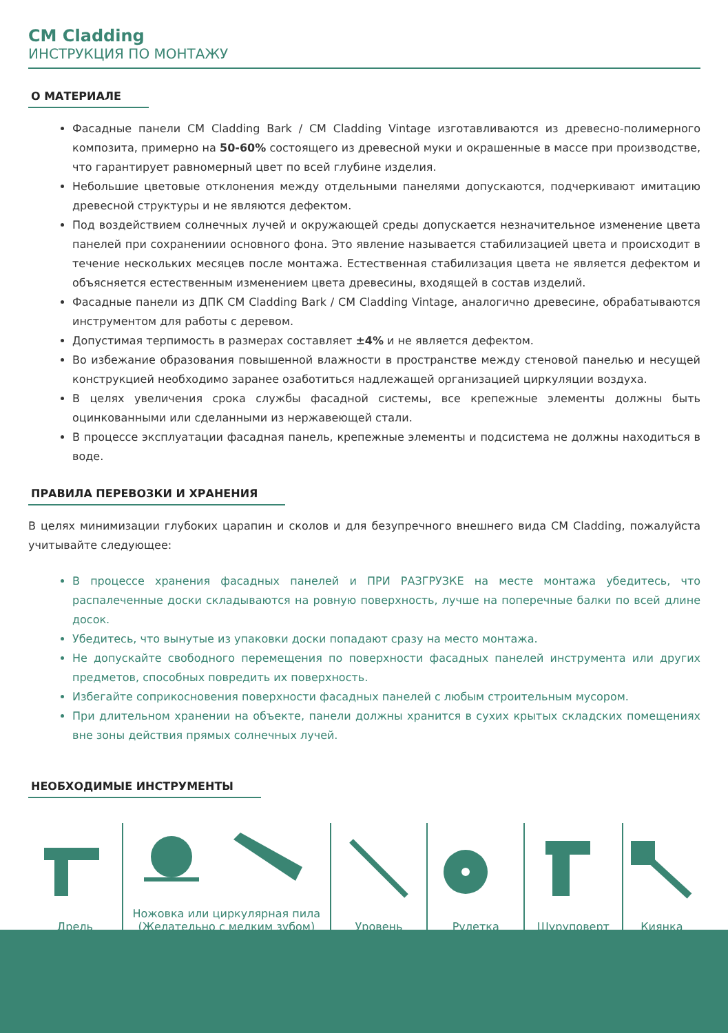CM Cladding
ИНСТРУКЦИЯ ПО МОНТАЖУ
О МАТЕРИАЛЕ
Фасадные панели CM Cladding Bark / CM Cladding Vintage изготавливаются из древесно-полимерного компози­та, примерно на 50-60% состоящего из древесной муки и окрашенные в массе при производстве, что гаранти­рует равномерный цвет по всей глубине изделия.
Небольшие цветовые отклонения между отдельными панелями допускаются, подчеркивают имитацию дре­весной структуры и не являются дефектом.
Под воздействием солнечных лучей и окружающей среды допускается незначительное изменение цвета панелей при сохранениии основного фона. Это явление называется стабилизацией цвета и происходит в течение нескольких месяцев после монтажа. Естественная стабилизация цвета не является дефектом и объяс­няется естественным изменением цвета древесины, входящей в состав изделий.
Фасадные панели из ДПК CM Cladding Bark / CM Cladding Vintage, аналогично древесине, обрабатываются инструментом для работы с деревом.
Допустимая терпимость в размерах составляет ±4% и не является дефектом.
Во избежание образования повышенной влажности в пространстве между стеновой панелью и несущей кон­струкцией необходимо заранее озаботиться надлежащей организацией циркуляции воздуха.
В целях увеличения срока службы фасадной системы, все крепежные элементы должны быть оцинкованными или сделанными из нержавеющей стали.
В процессе эксплуатации фасадная панель, крепежные элементы и подсистема не должны находиться в воде.
ПРАВИЛА ПЕРЕВОЗКИ И ХРАНЕНИЯ
В целях минимизации глубоких царапин и сколов и для безупречного внешнего вида CM Cladding, пожалуйста учи­тывайте следующее:
В процессе хранения фасадных панелей и ПРИ РАЗГРУЗКЕ на месте монтажа убедитесь, что распалеченные доски складываются на ровную поверхность, лучше на поперечные балки по всей длине досок.
Убедитесь, что вынутые из упаковки доски попадают сразу на место монтажа.
Не допускайте свободного перемещения по поверхности фасадных панелей инструмента или других предме­тов, способных повредить их поверхность.
Избегайте соприкосновения поверхности фасадных панелей с любым строительным мусором.
При длительном хранении на объекте, панели должны хранится в сухих крытых складских помещениях вне зоны действия прямых солнечных лучей.
НЕОБХОДИМЫЕ ИНСТРУМЕНТЫ
Дрель Ножовка или циркулярная пила
(Желательно с мелким зубом)
Уровень Рулетка Шуруповерт Киянка